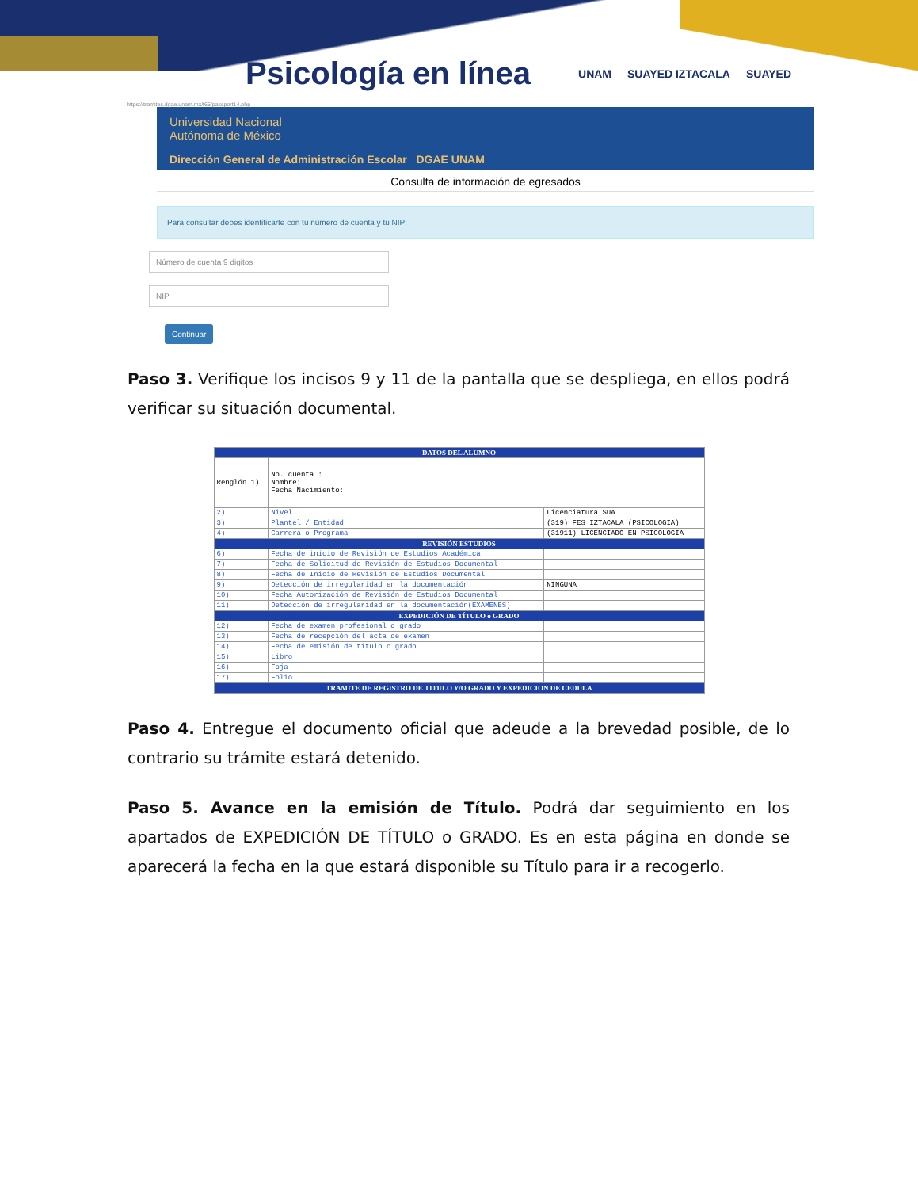Psicología en línea
UNAM SUAYED IZTACALA SUAYED
https://tramites.dgae.unam.mx/t65/passport14.php
Universidad Nacional
Autónoma de México
Dirección General de Administración Escolar DGAE UNAM
Consulta de información de egresados
Para consultar debes identificarte con tu número de cuenta y tu NIP:
Número de cuenta 9 digitos
NIP
Continuar
Paso 3. Verifique los incisos 9 y 11 de la pantalla que se despliega, en ellos podrá verificar su situación documental.
| DATOS DEL ALUMNO | | |
| --- | --- | --- |
| Renglón 1) | No. cuenta : Nombre: Fecha Nacimiento: | |
| 2) | Nivel | Licenciatura SUA |
| 3) | Plantel / Entidad | (319) FES IZTACALA (PSICOLOGIA) |
| 4) | Carrera o Programa | (31911) LICENCIADO EN PSICOLOGIA |
| REVISIÓN ESTUDIOS | | |
| 6) | Fecha de inicio de Revisión de Estudios Académica | |
| 7) | Fecha de Solicitud de Revisión de Estudios Documental | |
| 8) | Fecha de Inicio de Revisión de Estudios Documental | |
| 9) | Detección de irregularidad en la documentación | NINGUNA |
| 10) | Fecha Autorización de Revisión de Estudios Documental | |
| 11) | Detección de irregularidad en la documentación(EXAMENES) | |
| EXPEDICIÓN DE TÍTULO o GRADO | | |
| 12) | Fecha de examen profesional o grado | |
| 13) | Fecha de recepción del acta de examen | |
| 14) | Fecha de emisión de título o grado | |
| 15) | Libro | |
| 16) | Foja | |
| 17) | Folio | |
| TRAMITE DE REGISTRO DE TITULO Y/O GRADO Y EXPEDICION DE CEDULA | | |
Paso 4. Entregue el documento oficial que adeude a la brevedad posible, de lo contrario su trámite estará detenido.
Paso 5. Avance en la emisión de Título. Podrá dar seguimiento en los apartados de EXPEDICIÓN DE TÍTULO o GRADO. Es en esta página en donde se aparecerá la fecha en la que estará disponible su Título para ir a recogerlo.